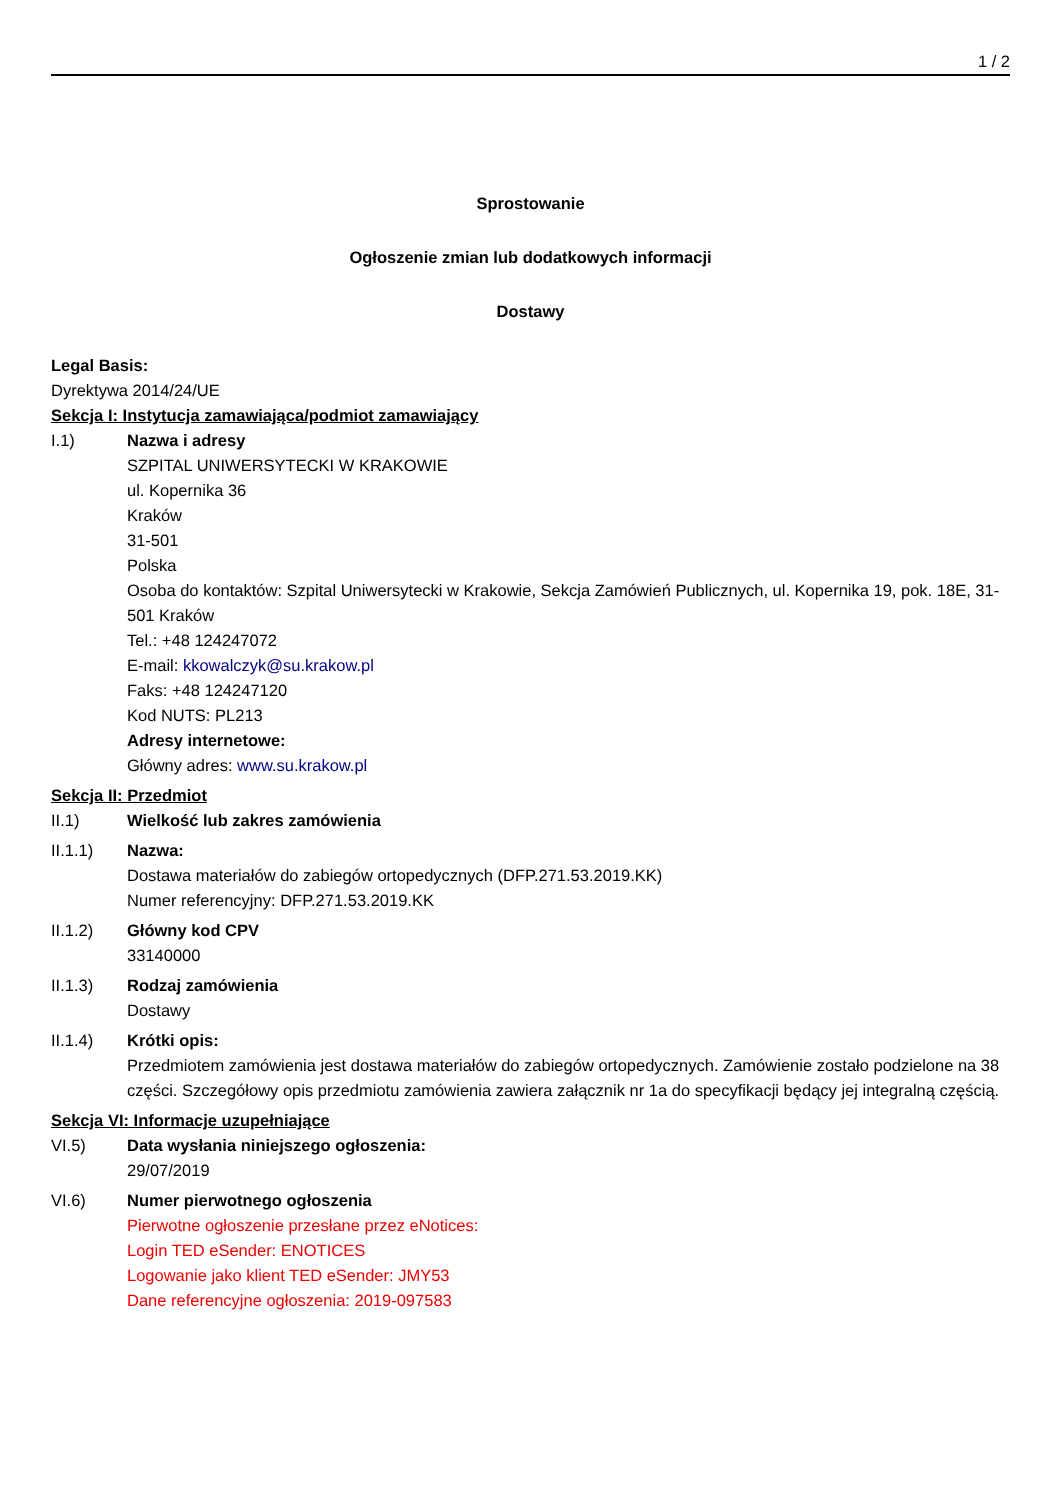1 / 2
Sprostowanie
Ogłoszenie zmian lub dodatkowych informacji
Dostawy
Legal Basis:
Dyrektywa 2014/24/UE
Sekcja I: Instytucja zamawiająca/podmiot zamawiający
I.1) Nazwa i adresy
SZPITAL UNIWERSYTECKI W KRAKOWIE
ul. Kopernika 36
Kraków
31-501
Polska
Osoba do kontaktów: Szpital Uniwersytecki w Krakowie, Sekcja Zamówień Publicznych, ul. Kopernika 19, pok. 18E, 31-501 Kraków
Tel.: +48 124247072
E-mail: kkowalczyk@su.krakow.pl
Faks: +48 124247120
Kod NUTS: PL213
Adresy internetowe:
Główny adres: www.su.krakow.pl
Sekcja II: Przedmiot
II.1) Wielkość lub zakres zamówienia
II.1.1) Nazwa:
Dostawa materiałów do zabiegów ortopedycznych (DFP.271.53.2019.KK)
Numer referencyjny: DFP.271.53.2019.KK
II.1.2) Główny kod CPV
33140000
II.1.3) Rodzaj zamówienia
Dostawy
II.1.4) Krótki opis:
Przedmiotem zamówienia jest dostawa materiałów do zabiegów ortopedycznych. Zamówienie zostało podzielone na 38 części. Szczegółowy opis przedmiotu zamówienia zawiera załącznik nr 1a do specyfikacji będący jej integralną częścią.
Sekcja VI: Informacje uzupełniające
VI.5) Data wysłania niniejszego ogłoszenia:
29/07/2019
VI.6) Numer pierwotnego ogłoszenia
Pierwotne ogłoszenie przesłane przez eNotices:
Login TED eSender: ENOTICES
Logowanie jako klient TED eSender: JMY53
Dane referencyjne ogłoszenia: 2019-097583